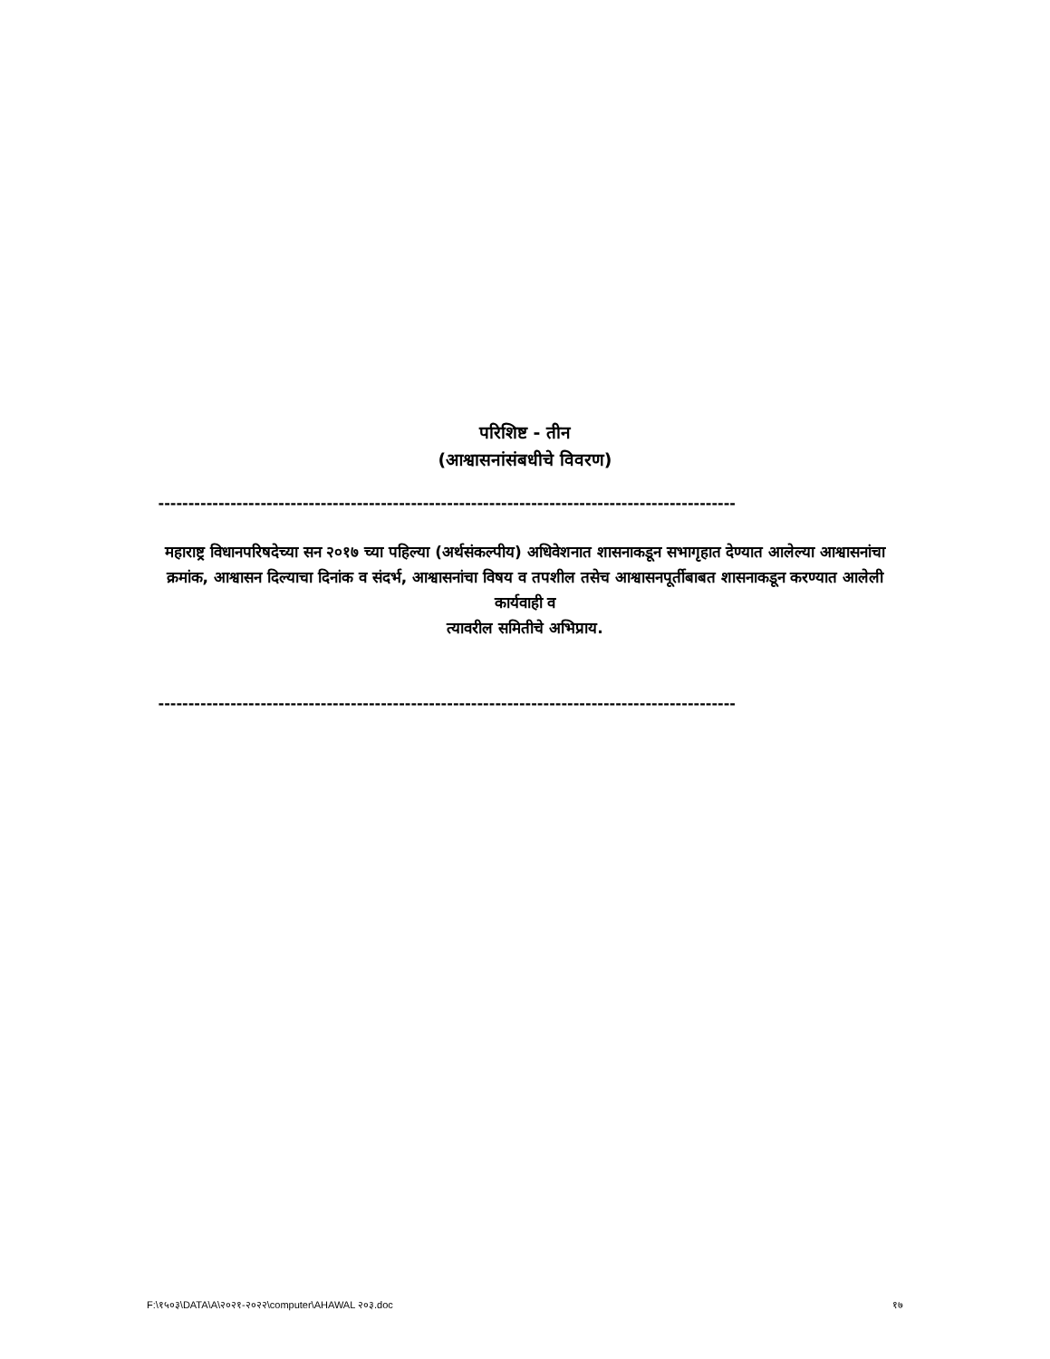परिशिष्ट - तीन
(आश्वासनांसंबधीचे विवरण)
------------------------------------------------------------------------------------------------
महाराष्ट्र विधानपरिषदेच्या सन २०१७ च्या पहिल्या (अर्थसंकल्पीय) अधिवेशनात शासनाकडून सभागृहात देण्यात आलेल्या आश्वासनांचा क्रमांक, आश्वासन दिल्याचा दिनांक व संदर्भ, आश्वासनांचा विषय व तपशील तसेच आश्वासनपूर्तीबाबत शासनाकडून करण्यात आलेली कार्यवाही व
त्यावरील समितीचे अभिप्राय.
------------------------------------------------------------------------------------------------
F:\१५०३\DATA\A\२०२१-२०२२\computer\AHAWAL २०३.doc १७